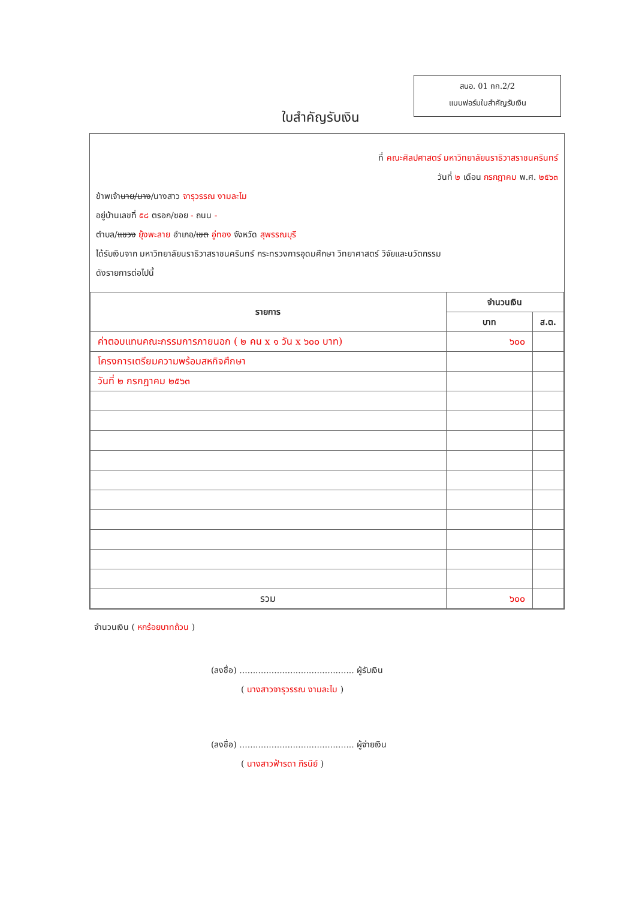สนอ. 01 กก.2/2
แบบฟอร์มใบสำคัญรับเงิน
ใบสำคัญรับเงิน
ที่ คณะศิลปศาสตร์ มหาวิทยาลัยนราธิวาสราชนครินทร์
วันที่ ๒ เดือน กรกฎาคม พ.ศ. ๒๕๖๓
ข้าพเจ้านาย/นาง/นางสาว จารุวรรณ งามละไม
อยู่บ้านเลขที่ ๕๘ ตรอก/ซอย - ถนน -
ตำบล/แขวง ยุ้งพะลาย อำเภอ/เขต อู่ทอง จังหวัด สุพรรณบุรี
ได้รับเงินจาก มหาวิทยาลัยนราธิวาสราชนครินทร์ กระทรวงการอุดมศึกษา วิทยาศาสตร์ วิจัยและนวัตกรรม
ดังรายการต่อไปนี้
| รายการ | จำนวนเงิน | |
| --- | --- | --- |
| | บาท | ส.ต. |
| ค่าตอบแทนคณะกรรมการภายนอก ( ๒ คน x ๑ วัน x ๖๐๐ บาท) | ๖๐๐ | |
| โครงการเตรียมความพร้อมสหกิจศึกษา | | |
| วันที่ ๒ กรกฎาคม ๒๕๖๓ | | |
| รวม | ๖๐๐ | |
จำนวนเงิน ( หกร้อยบาทถ้วน )
(ลงชื่อ) ........................................... ผู้รับเงิน
( นางสาวจารุวรรณ งามละไม )
(ลงชื่อ) ........................................... ผู้จ่ายเงิน
( นางสาวฟ้ารดา ภีรนีย์ )